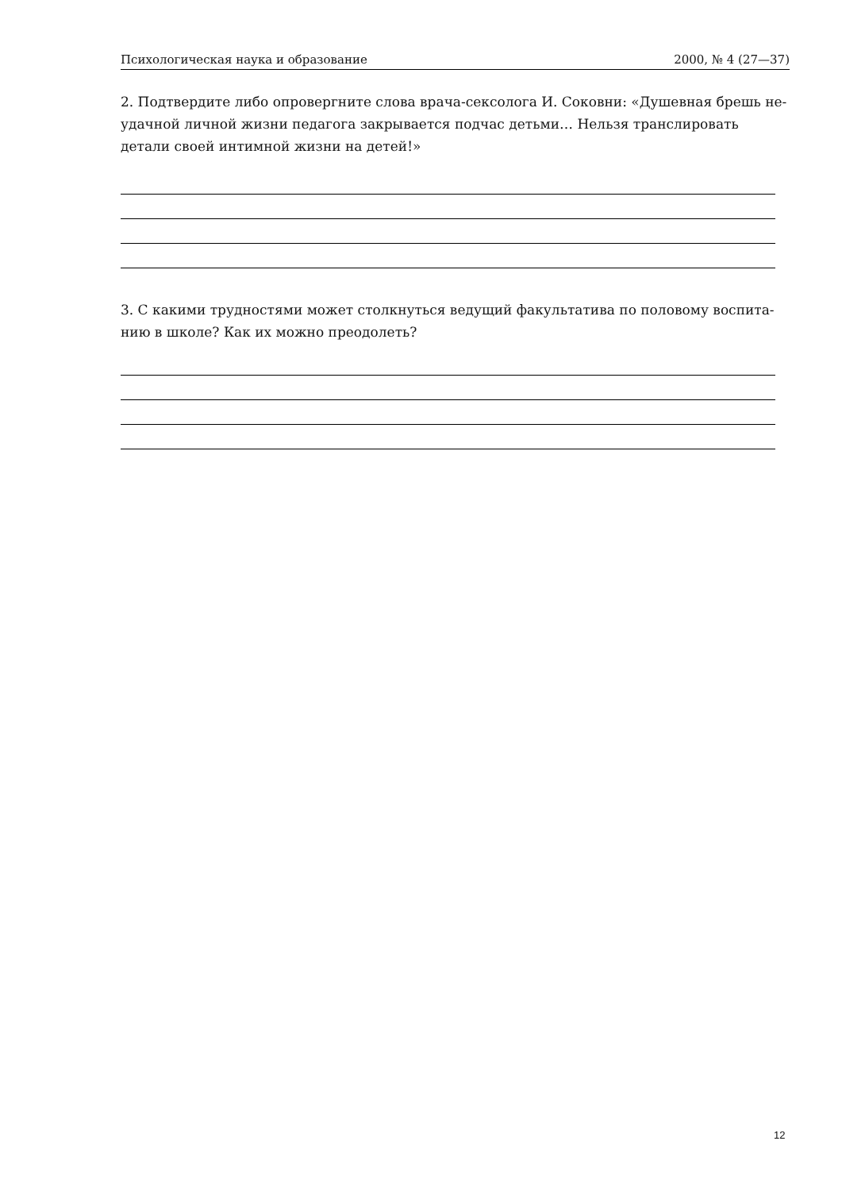Психологическая наука и образование 2000, № 4 (27—37)
2. Подтвердите либо опровергните слова врача-сексолога И. Соковни: «Душевная брешь не-удачной личной жизни педагога закрывается подчас детьми… Нельзя транслировать детали своей интимной жизни на детей!»
3. С какими трудностями может столкнуться ведущий факультатива по половому воспита-нию в школе? Как их можно преодолеть?
12